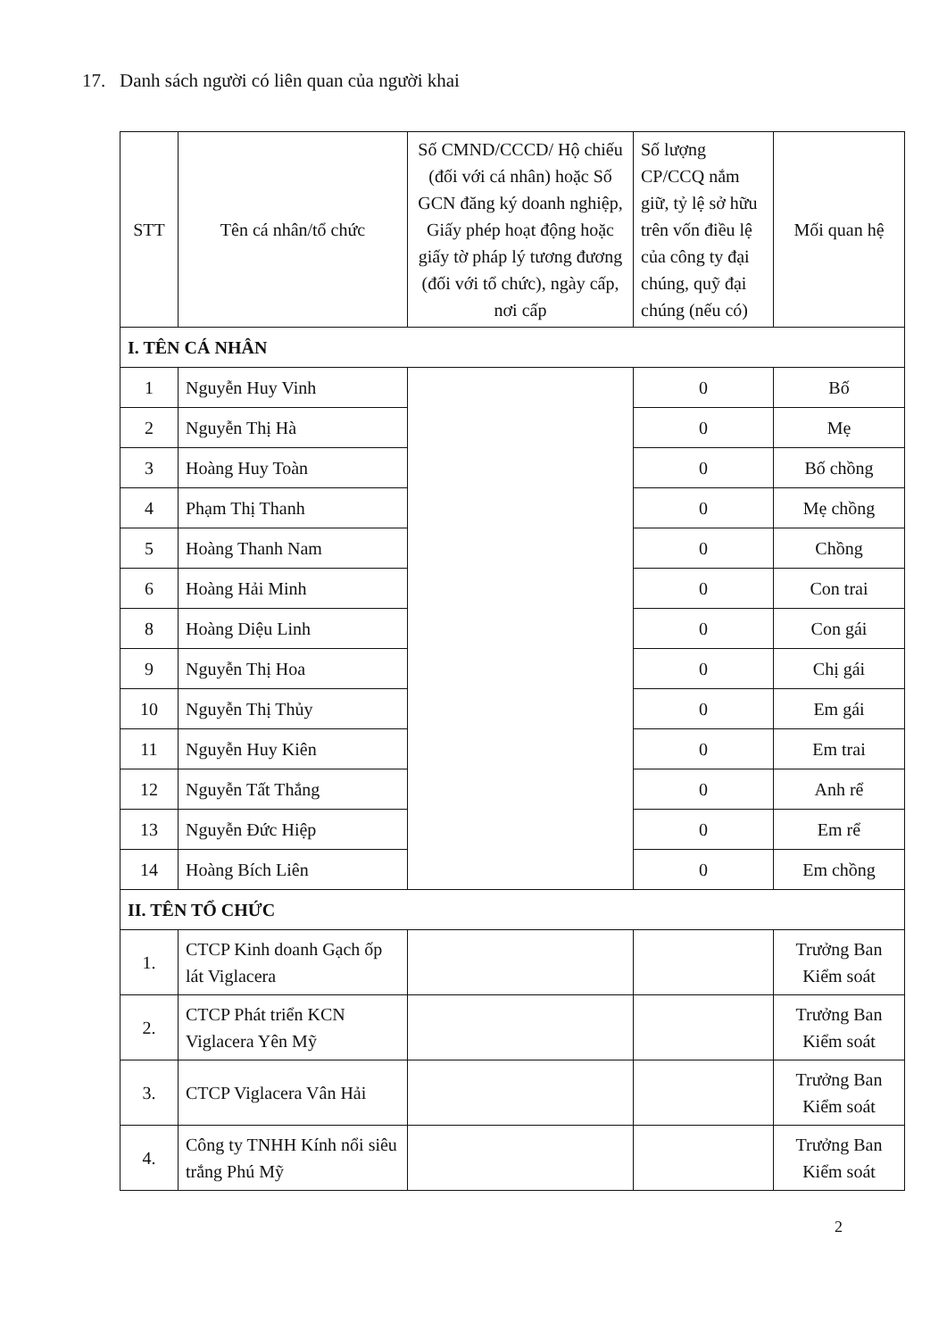17. Danh sách người có liên quan của người khai
| STT | Tên cá nhân/tổ chức | Số CMND/CCCD/ Hộ chiếu (đối với cá nhân) hoặc Số GCN đăng ký doanh nghiệp, Giấy phép hoạt động hoặc giấy tờ pháp lý tương đương (đối với tổ chức), ngày cấp, nơi cấp | Số lượng CP/CCQ nắm giữ, tỷ lệ sở hữu trên vốn điều lệ của công ty đại chúng, quỹ đại chúng (nếu có) | Mối quan hệ |
| --- | --- | --- | --- | --- |
| I. TÊN CÁ NHÂN | | | | |
| 1 | Nguyễn Huy Vinh | | 0 | Bố |
| 2 | Nguyễn Thị Hà | | 0 | Mẹ |
| 3 | Hoàng Huy Toàn | | 0 | Bố chồng |
| 4 | Phạm Thị Thanh | | 0 | Mẹ chồng |
| 5 | Hoàng Thanh Nam | | 0 | Chồng |
| 6 | Hoàng Hải Minh | | 0 | Con trai |
| 8 | Hoàng Diệu Linh | | 0 | Con gái |
| 9 | Nguyễn Thị Hoa | | 0 | Chị gái |
| 10 | Nguyễn Thị Thủy | | 0 | Em gái |
| 11 | Nguyễn Huy Kiên | | 0 | Em trai |
| 12 | Nguyễn Tất Thắng | | 0 | Anh rể |
| 13 | Nguyễn Đức Hiệp | | 0 | Em rể |
| 14 | Hoàng Bích Liên | | 0 | Em chồng |
| II. TÊN TỔ CHỨC | | | | |
| 1. | CTCP Kinh doanh Gạch ốp lát Viglacera | | | Trưởng Ban Kiểm soát |
| 2. | CTCP Phát triển KCN Viglacera Yên Mỹ | | | Trưởng Ban Kiểm soát |
| 3. | CTCP Viglacera Vân Hải | | | Trưởng Ban Kiểm soát |
| 4. | Công ty TNHH Kính nổi siêu trắng Phú Mỹ | | | Trưởng Ban Kiểm soát |
2